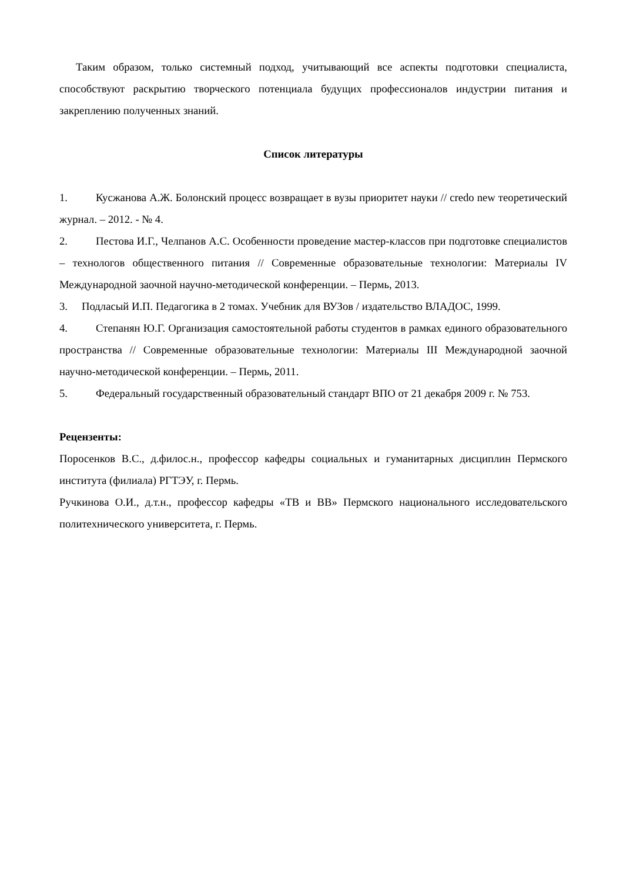Таким образом, только системный подход, учитывающий все аспекты подготовки специалиста, способствуют раскрытию творческого потенциала будущих профессионалов индустрии питания и закреплению полученных знаний.
Список литературы
1. Кусжанова А.Ж. Болонский процесс возвращает в вузы приоритет науки // credo new теоретический журнал. – 2012. - № 4.
2. Пестова И.Г., Челпанов А.С. Особенности проведение мастер-классов при подготовке специалистов – технологов общественного питания // Современные образовательные технологии: Материалы IV Международной заочной научно-методической конференции. – Пермь, 2013.
3. Подласый И.П. Педагогика в 2 томах. Учебник для ВУЗов / издательство ВЛАДОС, 1999.
4. Степанян Ю.Г. Организация самостоятельной работы студентов в рамках единого образовательного пространства // Современные образовательные технологии: Материалы III Международной заочной научно-методической конференции. – Пермь, 2011.
5. Федеральный государственный образовательный стандарт ВПО от 21 декабря 2009 г. № 753.
Рецензенты:
Поросенков В.С., д.филос.н., профессор кафедры социальных и гуманитарных дисциплин Пермского института (филиала) РГТЭУ, г. Пермь.
Ручкинова О.И., д.т.н., профессор кафедры «ТВ и ВВ» Пермского национального исследовательского политехнического университета, г. Пермь.